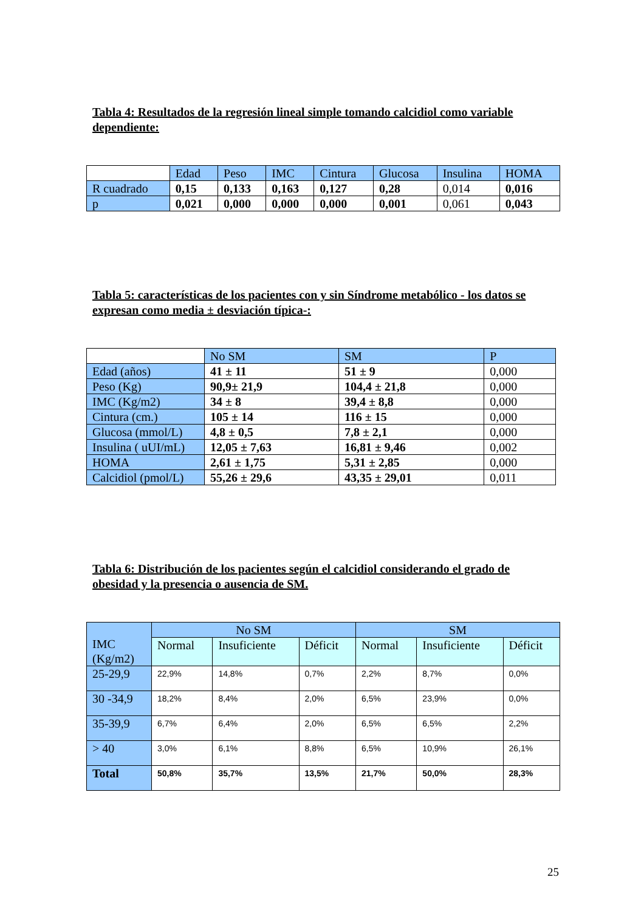Tabla 4: Resultados de la regresión lineal simple tomando calcidiol como variable dependiente:
| | Edad | Peso | IMC | Cintura | Glucosa | Insulina | HOMA |
| R cuadrado | 0,15 | 0,133 | 0,163 | 0,127 | 0,28 | 0,014 | 0,016 |
| p | 0,021 | 0,000 | 0,000 | 0,000 | 0,001 | 0,061 | 0,043 |
Tabla 5: características de los pacientes con y sin Síndrome metabólico - los datos se expresan como media ± desviación típica-:
| | No SM | SM | P |
| Edad (años) | 41 ± 11 | 51 ± 9 | 0,000 |
| Peso (Kg) | 90,9± 21,9 | 104,4 ± 21,8 | 0,000 |
| IMC (Kg/m2) | 34 ± 8 | 39,4 ± 8,8 | 0,000 |
| Cintura (cm.) | 105 ± 14 | 116 ± 15 | 0,000 |
| Glucosa (mmol/L) | 4,8 ± 0,5 | 7,8 ± 2,1 | 0,000 |
| Insulina ( uUI/mL) | 12,05 ± 7,63 | 16,81 ± 9,46 | 0,002 |
| HOMA | 2,61 ± 1,75 | 5,31 ± 2,85 | 0,000 |
| Calcidiol (pmol/L) | 55,26 ± 29,6 | 43,35 ± 29,01 | 0,011 |
Tabla 6: Distribución de los pacientes según el calcidiol considerando el grado de obesidad y la presencia o ausencia de SM.
| IMC (Kg/m2) | No SM | | | SM | | |
| | Normal | Insuficiente | Déficit | Normal | Insuficiente | Déficit |
| 25-29,9 | 22,9% | 14,8% | 0,7% | 2,2% | 8,7% | 0,0% |
| 30 -34,9 | 18,2% | 8,4% | 2,0% | 6,5% | 23,9% | 0,0% |
| 35-39,9 | 6,7% | 6,4% | 2,0% | 6,5% | 6,5% | 2,2% |
| > 40 | 3,0% | 6,1% | 8,8% | 6,5% | 10,9% | 26,1% |
| Total | 50,8% | 35,7% | 13,5% | 21,7% | 50,0% | 28,3% |
25